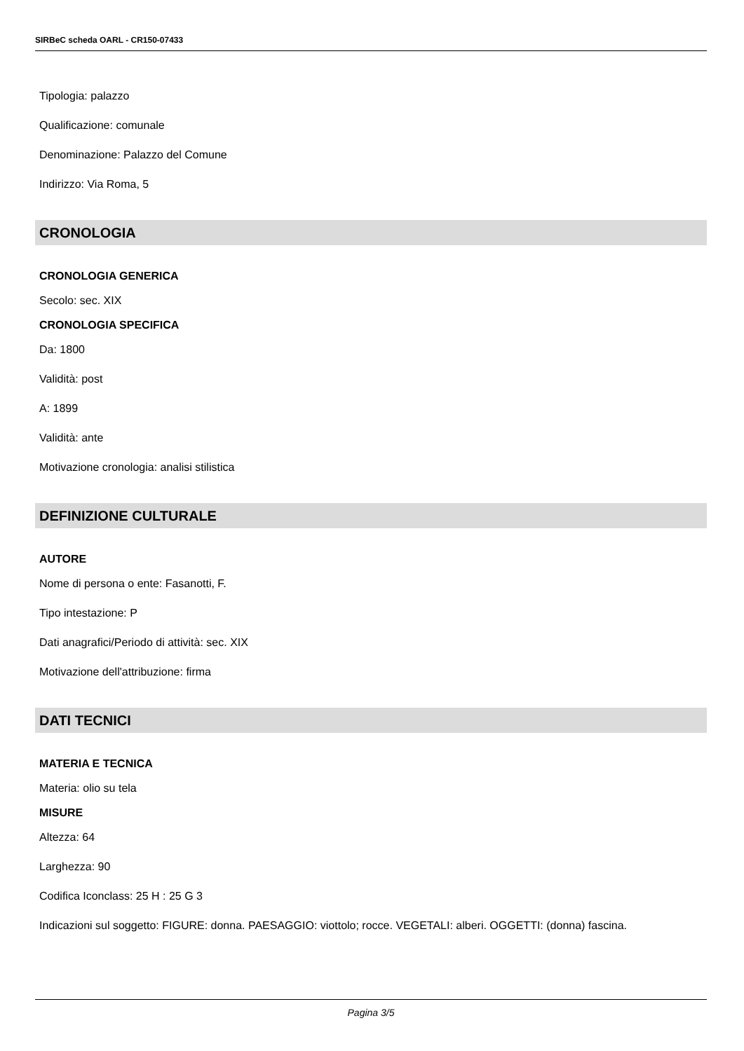SIRBeC scheda OARL - CR150-07433
Tipologia: palazzo
Qualificazione: comunale
Denominazione: Palazzo del Comune
Indirizzo: Via Roma, 5
CRONOLOGIA
CRONOLOGIA GENERICA
Secolo: sec. XIX
CRONOLOGIA SPECIFICA
Da: 1800
Validità: post
A: 1899
Validità: ante
Motivazione cronologia: analisi stilistica
DEFINIZIONE CULTURALE
AUTORE
Nome di persona o ente: Fasanotti, F.
Tipo intestazione: P
Dati anagrafici/Periodo di attività: sec. XIX
Motivazione dell'attribuzione: firma
DATI TECNICI
MATERIA E TECNICA
Materia: olio su tela
MISURE
Altezza: 64
Larghezza: 90
Codifica Iconclass: 25 H : 25 G 3
Indicazioni sul soggetto: FIGURE: donna. PAESAGGIO: viottolo; rocce. VEGETALI: alberi. OGGETTI: (donna) fascina.
Pagina 3/5